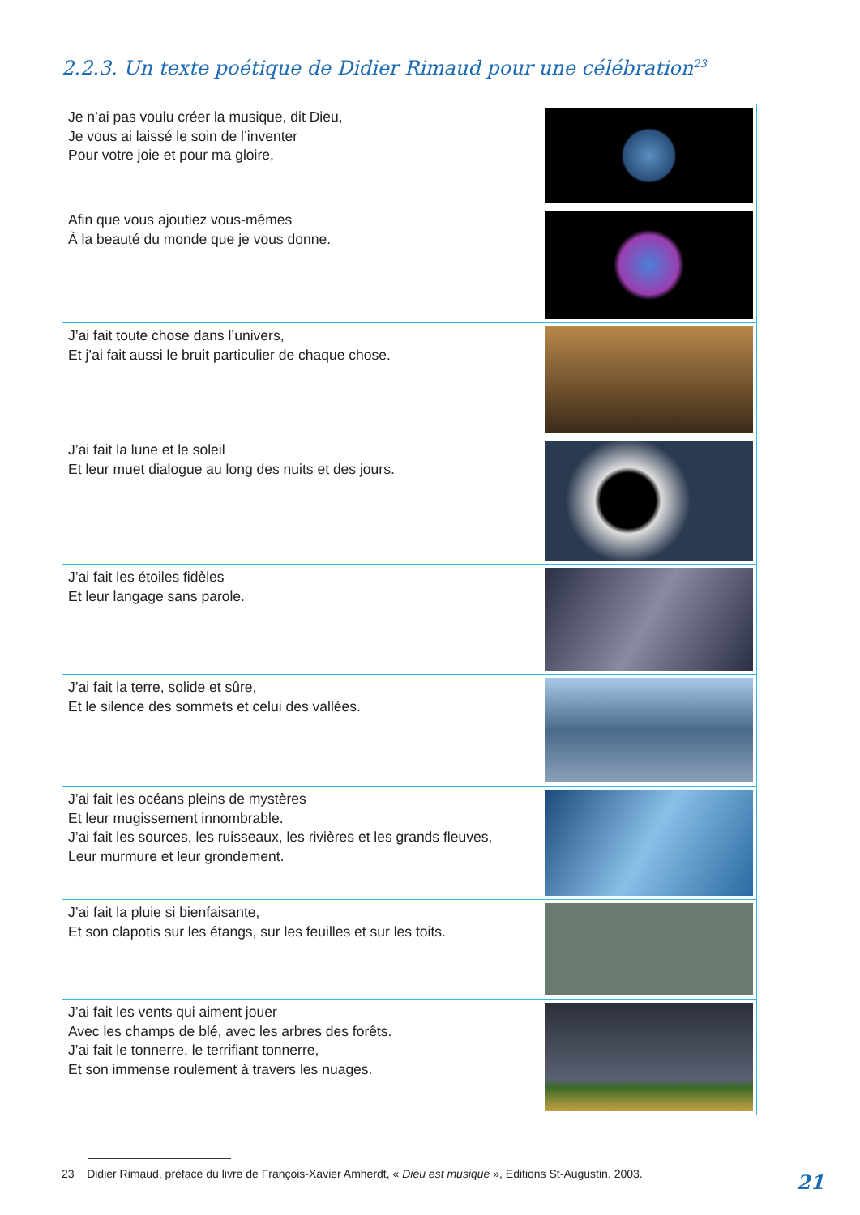2.2.3. Un texte poétique de Didier Rimaud pour une célébration<sup>23</sup>
| Je n’ai pas voulu créer la musique, dit Dieu, Je vous ai laissé le soin de l’inventer Pour votre joie et pour ma gloire, | |
| Afin que vous ajoutiez vous-mêmes À la beauté du monde que je vous donne. | |
| J’ai fait toute chose dans l’univers, Et j’ai fait aussi le bruit particulier de chaque chose. | |
| J’ai fait la lune et le soleil Et leur muet dialogue au long des nuits et des jours. | |
| J’ai fait les étoiles fidèles Et leur langage sans parole. | |
| J’ai fait la terre, solide et sûre, Et le silence des sommets et celui des vallées. | |
| J’ai fait les océans pleins de mystères Et leur mugissement innombrable. J’ai fait les sources, les ruisseaux, les rivières et les grands fleuves, Leur murmure et leur grondement. | |
| J’ai fait la pluie si bienfaisante, Et son clapotis sur les étangs, sur les feuilles et sur les toits. | |
| J’ai fait les vents qui aiment jouer Avec les champs de blé, avec les arbres des forêts. J’ai fait le tonnerre, le terrifiant tonnerre, Et son immense roulement à travers les nuages. | |
23 Didier Rimaud, préface du livre de François-Xavier Amherdt, « Dieu est musique », Editions St-Augustin, 2003.
21